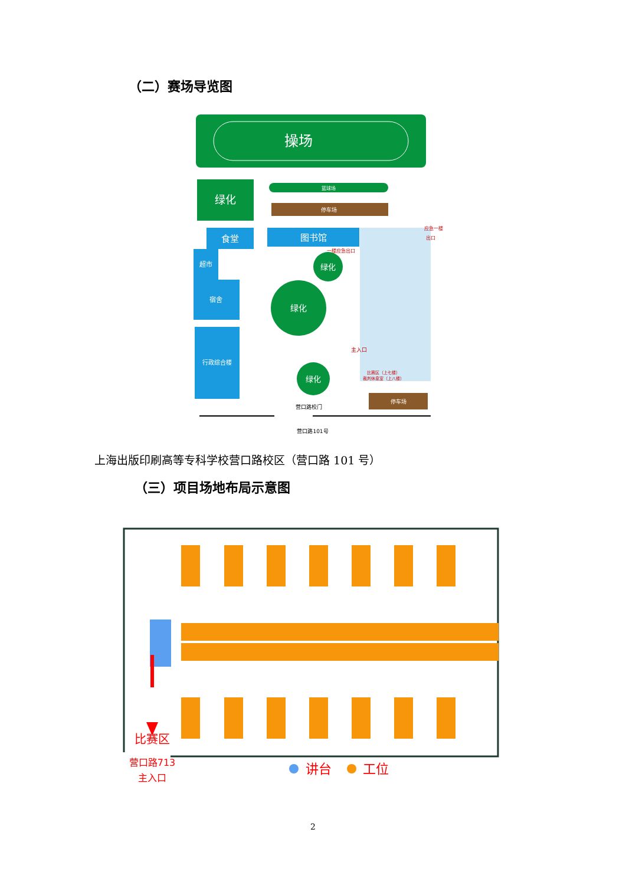（二）赛场导览图
操场
绿化
篮球场
停车场
食堂
图书馆
超市
宿舍
行政综合楼
绿化
绿化
绿化
一楼应急出口
应急一楼
出口
主入口
比赛区（上七楼）
裁判休息室（上八楼）
停车场
营口路校门
营口路101号
上海出版印刷高等专科学校营口路校区（营口路 101 号）
（三）项目场地布局示意图
比赛区
营口路713
主入口
讲台
工位
2